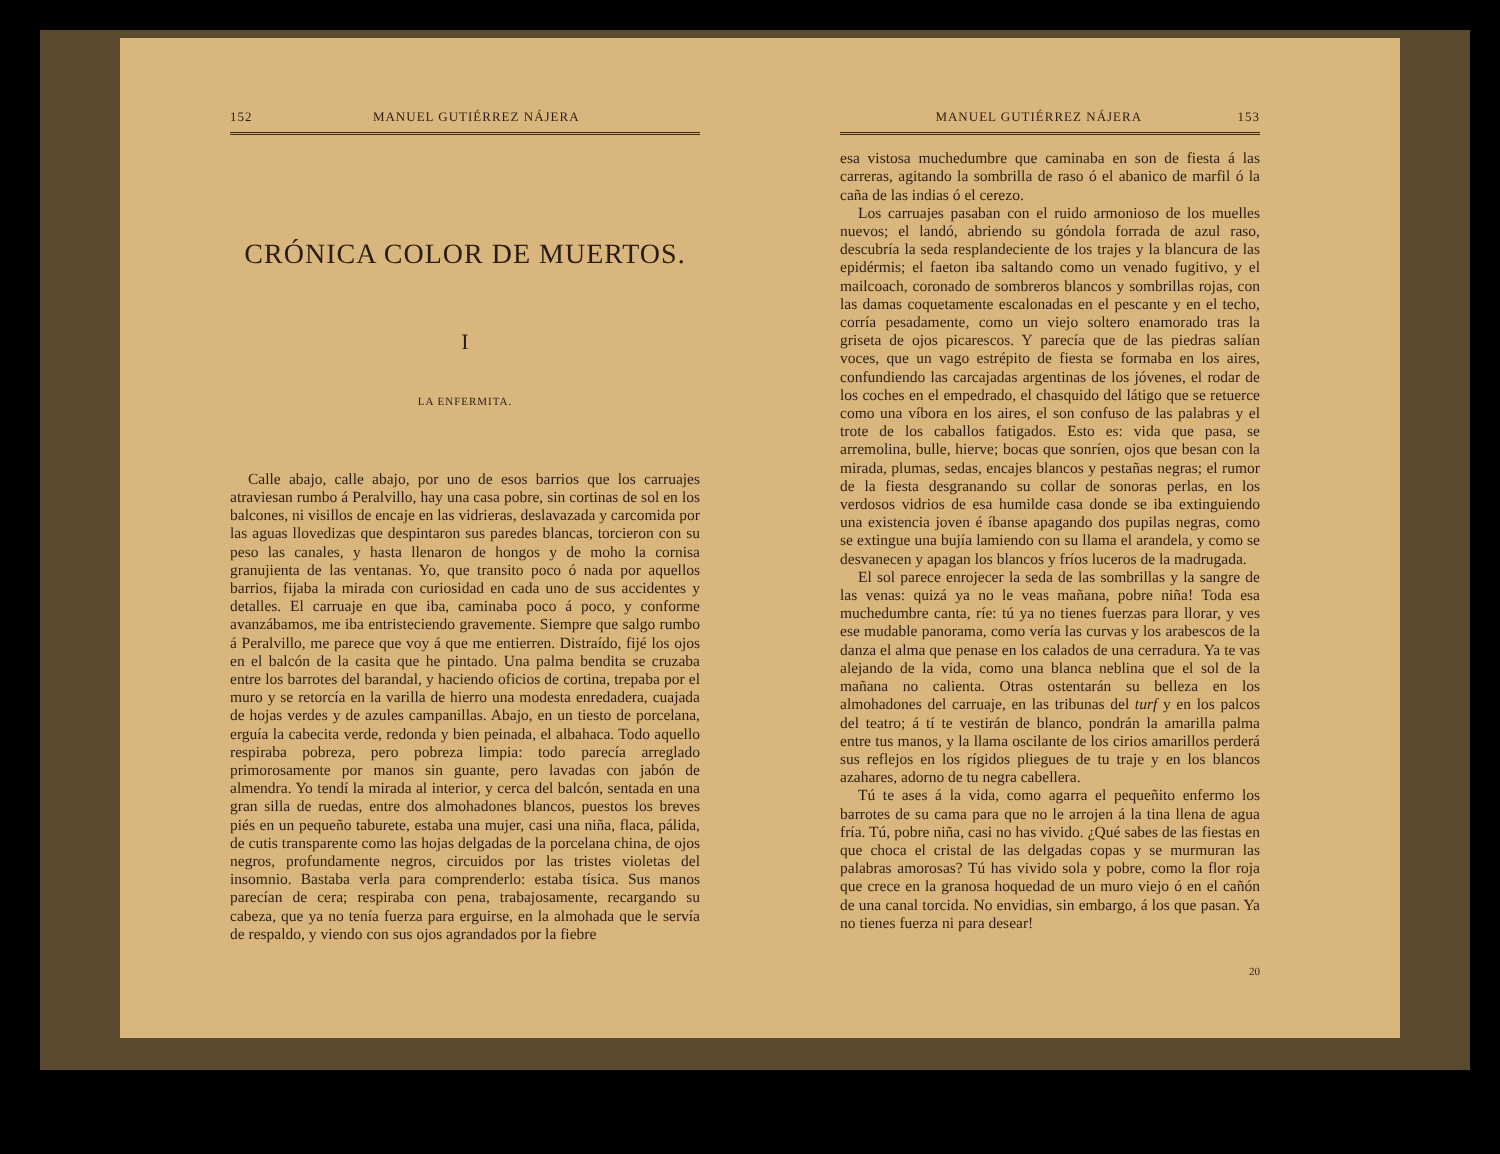152 MANUEL GUTIÉRREZ NÁJERA
CRÓNICA COLOR DE MUERTOS.
I
LA ENFERMITA.
Calle abajo, calle abajo, por uno de esos barrios que los carruajes atraviesan rumbo á Peralvillo, hay una casa pobre, sin cortinas de sol en los balcones, ni visillos de encaje en las vidrieras, deslavazada y carcomida por las aguas llovedizas que despintaron sus paredes blancas, torcieron con su peso las canales, y hasta llenaron de hongos y de moho la cornisa granujienta de las ventanas. Yo, que transito poco ó nada por aquellos barrios, fijaba la mirada con curiosidad en cada uno de sus accidentes y detalles. El carruaje en que iba, caminaba poco á poco, y conforme avanzábamos, me iba entristeciendo gravemente. Siempre que salgo rumbo á Peralvillo, me parece que voy á que me entierren. Distraído, fijé los ojos en el balcón de la casita que he pintado. Una palma bendita se cruzaba entre los barrotes del barandal, y haciendo oficios de cortina, trepaba por el muro y se retorcía en la varilla de hierro una modesta enredadera, cuajada de hojas verdes y de azules campanillas. Abajo, en un tiesto de porcelana, erguía la cabecita verde, redonda y bien peinada, el albahaca. Todo aquello respiraba pobreza, pero pobreza limpia: todo parecía arreglado primorosamente por manos sin guante, pero lavadas con jabón de almendra. Yo tendí la mirada al interior, y cerca del balcón, sentada en una gran silla de ruedas, entre dos almohadones blancos, puestos los breves piés en un pequeño taburete, estaba una mujer, casi una niña, flaca, pálida, de cutis transparente como las hojas delgadas de la porcelana china, de ojos negros, profundamente negros, circuidos por las tristes violetas del insomnio. Bastaba verla para comprenderlo: estaba tísica. Sus manos parecían de cera; respiraba con pena, trabajosamente, recargando su cabeza, que ya no tenía fuerza para erguirse, en la almohada que le servía de respaldo, y viendo con sus ojos agrandados por la fiebre
MANUEL GUTIÉRREZ NÁJERA 153
esa vistosa muchedumbre que caminaba en son de fiesta á las carreras, agitando la sombrilla de raso ó el abanico de marfil ó la caña de las indias ó el cerezo.
Los carruajes pasaban con el ruido armonioso de los muelles nuevos; el landó, abriendo su góndola forrada de azul raso, descubría la seda resplandeciente de los trajes y la blancura de las epidérmis; el faeton iba saltando como un venado fugitivo, y el mailcoach, coronado de sombreros blancos y sombrillas rojas, con las damas coquetamente escalonadas en el pescante y en el techo, corría pesadamente, como un viejo soltero enamorado tras la griseta de ojos picarescos. Y parecía que de las piedras salían voces, que un vago estrépito de fiesta se formaba en los aires, confundiendo las carcajadas argentinas de los jóvenes, el rodar de los coches en el empedrado, el chasquido del látigo que se retuerce como una víbora en los aires, el son confuso de las palabras y el trote de los caballos fatigados. Esto es: vida que pasa, se arremolina, bulle, hierve; bocas que sonríen, ojos que besan con la mirada, plumas, sedas, encajes blancos y pestañas negras; el rumor de la fiesta desgranando su collar de sonoras perlas, en los verdosos vidrios de esa humilde casa donde se iba extinguiendo una existencia joven é íbanse apagando dos pupilas negras, como se extingue una bujía lamiendo con su llama el arandela, y como se desvanecen y apagan los blancos y fríos luceros de la madrugada.
El sol parece enrojecer la seda de las sombrillas y la sangre de las venas: quizá ya no le veas mañana, pobre niña! Toda esa muchedumbre canta, ríe: tú ya no tienes fuerzas para llorar, y ves ese mudable panorama, como vería las curvas y los arabescos de la danza el alma que penase en los calados de una cerradura. Ya te vas alejando de la vida, como una blanca neblina que el sol de la mañana no calienta. Otras ostentarán su belleza en los almohadones del carruaje, en las tribunas del turf y en los palcos del teatro; á tí te vestirán de blanco, pondrán la amarilla palma entre tus manos, y la llama oscilante de los cirios amarillos perderá sus reflejos en los rígidos pliegues de tu traje y en los blancos azahares, adorno de tu negra cabellera.
Tú te ases á la vida, como agarra el pequeñito enfermo los barrotes de su cama para que no le arrojen á la tina llena de agua fría. Tú, pobre niña, casi no has vivido. ¿Qué sabes de las fiestas en que choca el cristal de las delgadas copas y se murmuran las palabras amorosas? Tú has vivido sola y pobre, como la flor roja que crece en la granosa hoquedad de un muro viejo ó en el cañón de una canal torcida. No envidias, sin embargo, á los que pasan. Ya no tienes fuerza ni para desear!
20